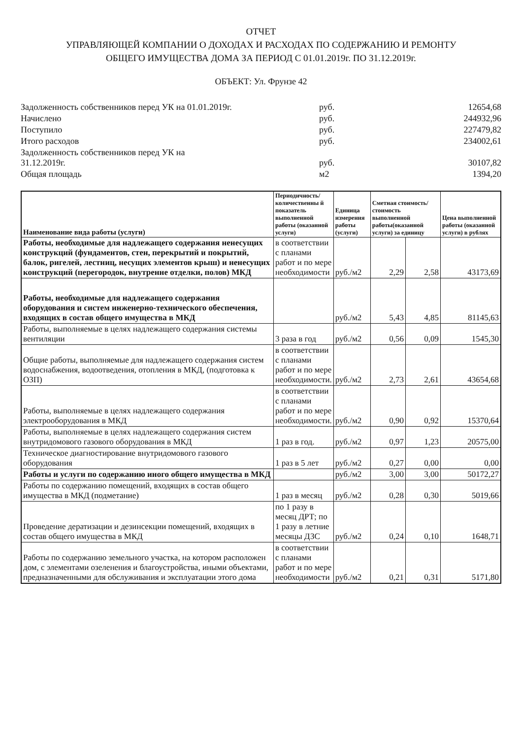ОТЧЕТ
УПРАВЛЯЮЩЕЙ КОМПАНИИ О ДОХОДАХ И РАСХОДАХ ПО СОДЕРЖАНИЮ И РЕМОНТУ
ОБЩЕГО ИМУЩЕСТВА ДОМА ЗА ПЕРИОД С 01.01.2019г. ПО 31.12.2019г.
ОБЪЕКТ: Ул. Фрунзе 42
| Задолженность собственников перед УК на 01.01.2019г. | руб. | 12654,68 |
| Начислено | руб. | 244932,96 |
| Поступило | руб. | 227479,82 |
| Итого расходов | руб. | 234002,61 |
| Задолженность собственников перед УК на 31.12.2019г. | руб. | 30107,82 |
| Общая площадь | м2 | 1394,20 |
| Наименование вида работы (услуги) | Периодичность/ количественны й показатель выполненной работы (оказанной услуги) | Единица измерения работы (услуги) | Сметная стоимость/ стоимость выполненной работы(оказанной услуги) за единицу | | Цена выполненной работы (оказанной услуги) в рублях |
| --- | --- | --- | --- | --- | --- |
| Работы, необходимые для надлежащего содержания ненесущих конструкций (фундаментов, стен, перекрытий и покрытий, балок, ригелей, лестниц, несущих элементов крыш) и ненесущих конструкций (перегородок, внутренне отделки, полов) МКД | в соответствии с планами работ и по мере необходимости | руб./м2 | 2,29 | 2,58 | 43173,69 |
| Работы, необходимые для надлежащего содержания оборудования и систем инженерно-технического обеспечения, входящих в состав общего имущества в МКД | | руб./м2 | 5,43 | 4,85 | 81145,63 |
| Работы, выполняемые в целях надлежащего содержания системы вентиляции | 3 раза в год | руб./м2 | 0,56 | 0,09 | 1545,30 |
| Общие работы, выполняемые для надлежащего содержания систем водоснабжения, водоотведения, отопления в МКД, (подготовка к ОЗП) | в соответствии с планами работ и по мере необходимости. | руб./м2 | 2,73 | 2,61 | 43654,68 |
| Работы, выполняемые в целях надлежащего содержания электрооборудования в МКД | в соответствии с планами работ и по мере необходимости. | руб./м2 | 0,90 | 0,92 | 15370,64 |
| Работы, выполняемые в целях надлежащего содержания систем внутридомового газового оборудования в МКД | 1 раз в год. | руб./м2 | 0,97 | 1,23 | 20575,00 |
| Техническое диагностирование внутридомового газового оборудования | 1 раз в 5 лет | руб./м2 | 0,27 | 0,00 | 0,00 |
| Работы и услуги по содержанию иного общего имущества в МКД | | руб./м2 | 3,00 | 3,00 | 50172,27 |
| Работы по содержанию помещений, входящих в состав общего имущества в МКД (подметание) | 1 раз в месяц | руб./м2 | 0,28 | 0,30 | 5019,66 |
| Проведение дератизации и дезинсекции помещений, входящих в состав общего имущества в МКД | по 1 разу в месяц ДРТ; по 1 разу в летние месяцы ДЗС | руб./м2 | 0,24 | 0,10 | 1648,71 |
| Работы по содержанию земельного участка, на котором расположен дом, с элементами озеленения и благоустройства, иными объектами, предназначенными для обслуживания и эксплуатации этого дома | в соответствии с планами работ и по мере необходимости | руб./м2 | 0,21 | 0,31 | 5171,80 |